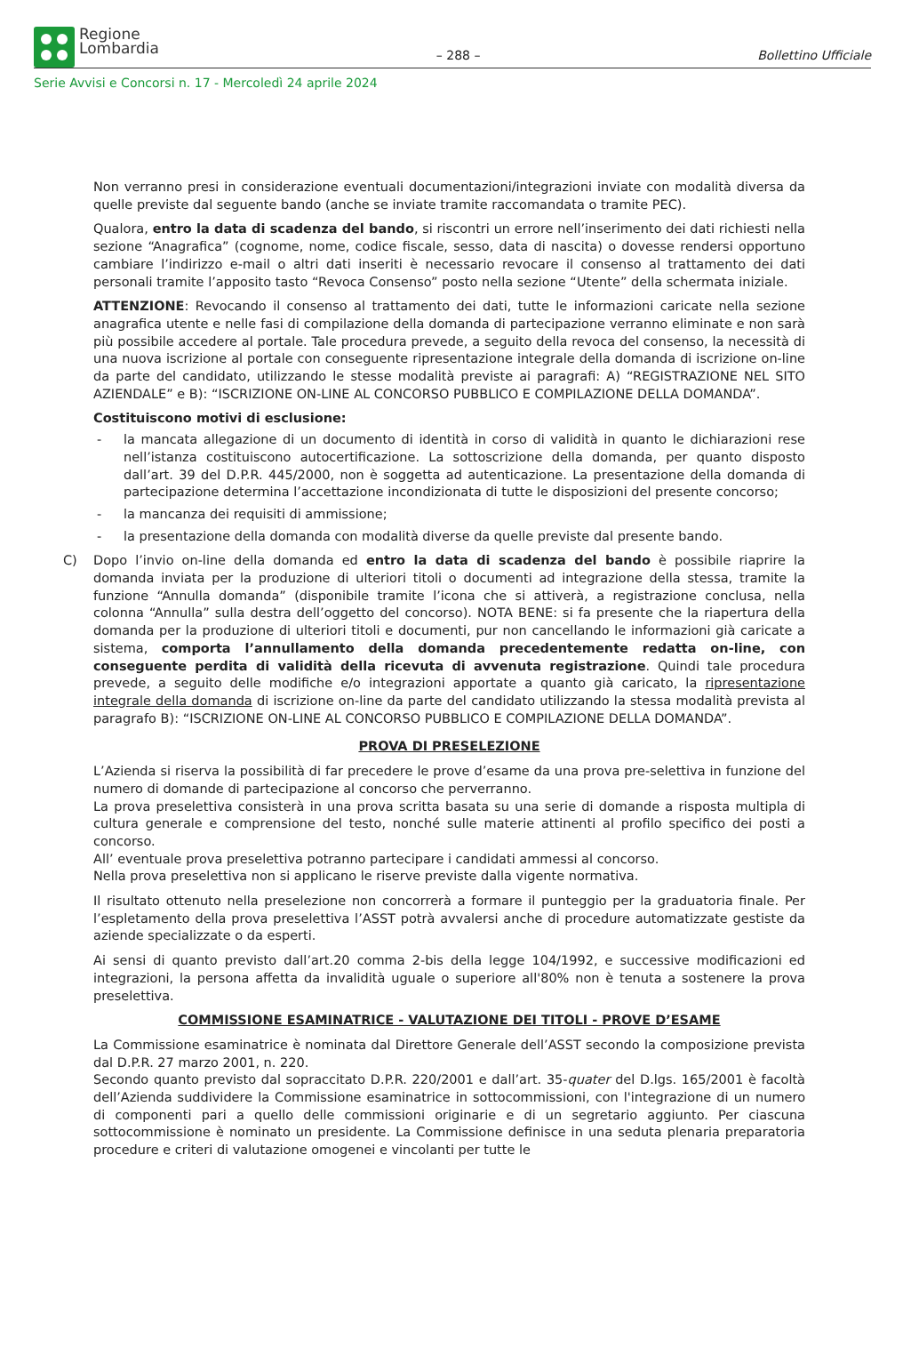Regione
Lombardia
– 288 –
Bollettino Ufficiale
Serie Avvisi e Concorsi n. 17 - Mercoledì 24 aprile 2024
Non verranno presi in considerazione eventuali documentazioni/integrazioni inviate con modalità diversa da quelle previste dal seguente bando (anche se inviate tramite raccomandata o tramite PEC).
Qualora, entro la data di scadenza del bando, si riscontri un errore nell’inserimento dei dati richiesti nella sezione “Anagrafica” (cognome, nome, codice fiscale, sesso, data di nascita) o dovesse rendersi opportuno cambiare l’indirizzo e-mail o altri dati inseriti è necessario revocare il consenso al trattamento dei dati personali tramite l’apposito tasto “Revoca Consenso” posto nella sezione “Utente” della schermata iniziale.
ATTENZIONE: Revocando il consenso al trattamento dei dati, tutte le informazioni caricate nella sezione anagrafica utente e nelle fasi di compilazione della domanda di partecipazione verranno eliminate e non sarà più possibile accedere al portale. Tale procedura prevede, a seguito della revoca del consenso, la necessità di una nuova iscrizione al portale con conseguente ripresentazione integrale della domanda di iscrizione on-line da parte del candidato, utilizzando le stesse modalità previste ai paragrafi: A) “REGISTRAZIONE NEL SITO AZIENDALE” e B): “ISCRIZIONE ON-LINE AL CONCORSO PUBBLICO E COMPILAZIONE DELLA DOMANDA”.
Costituiscono motivi di esclusione:
- la mancata allegazione di un documento di identità in corso di validità in quanto le dichiarazioni rese nell’istanza costituiscono autocertificazione. La sottoscrizione della domanda, per quanto disposto dall’art. 39 del D.P.R. 445/2000, non è soggetta ad autenticazione. La presentazione della domanda di partecipazione determina l’accettazione incondizionata di tutte le disposizioni del presente concorso;
- la mancanza dei requisiti di ammissione;
- la presentazione della domanda con modalità diverse da quelle previste dal presente bando.
C) Dopo l’invio on-line della domanda ed entro la data di scadenza del bando è possibile riaprire la domanda inviata per la produzione di ulteriori titoli o documenti ad integrazione della stessa, tramite la funzione “Annulla domanda” (disponibile tramite l’icona che si attiverà, a registrazione conclusa, nella colonna “Annulla” sulla destra dell’oggetto del concorso). NOTA BENE: si fa presente che la riapertura della domanda per la produzione di ulteriori titoli e documenti, pur non cancellando le informazioni già caricate a sistema, comporta l’annullamento della domanda precedentemente redatta on-line, con conseguente perdita di validità della ricevuta di avvenuta registrazione. Quindi tale procedura prevede, a seguito delle modifiche e/o integrazioni apportate a quanto già caricato, la ripresentazione integrale della domanda di iscrizione on-line da parte del candidato utilizzando la stessa modalità prevista al paragrafo B): “ISCRIZIONE ON-LINE AL CONCORSO PUBBLICO E COMPILAZIONE DELLA DOMANDA”.
PROVA DI PRESELEZIONE
L’Azienda si riserva la possibilità di far precedere le prove d’esame da una prova pre-selettiva in funzione del numero di domande di partecipazione al concorso che perverranno.
La prova preselettiva consisterà in una prova scritta basata su una serie di domande a risposta multipla di cultura generale e comprensione del testo, nonché sulle materie attinenti al profilo specifico dei posti a concorso.
All’ eventuale prova preselettiva potranno partecipare i candidati ammessi al concorso.
Nella prova preselettiva non si applicano le riserve previste dalla vigente normativa.
Il risultato ottenuto nella preselezione non concorrerà a formare il punteggio per la graduatoria finale. Per l’espletamento della prova preselettiva l’ASST potrà avvalersi anche di procedure automatizzate gestiste da aziende specializzate o da esperti.
Ai sensi di quanto previsto dall’art.20 comma 2-bis della legge 104/1992, e successive modificazioni ed integrazioni, la persona affetta da invalidità uguale o superiore all'80% non è tenuta a sostenere la prova preselettiva.
COMMISSIONE ESAMINATRICE - VALUTAZIONE DEI TITOLI - PROVE D’ESAME
La Commissione esaminatrice è nominata dal Direttore Generale dell’ASST secondo la composizione prevista dal D.P.R. 27 marzo 2001, n. 220.
Secondo quanto previsto dal sopraccitato D.P.R. 220/2001 e dall’art. 35-quater del D.lgs. 165/2001 è facoltà dell’Azienda suddividere la Commissione esaminatrice in sottocommissioni, con l'integrazione di un numero di componenti pari a quello delle commissioni originarie e di un segretario aggiunto. Per ciascuna sottocommissione è nominato un presidente. La Commissione definisce in una seduta plenaria preparatoria procedure e criteri di valutazione omogenei e vincolanti per tutte le